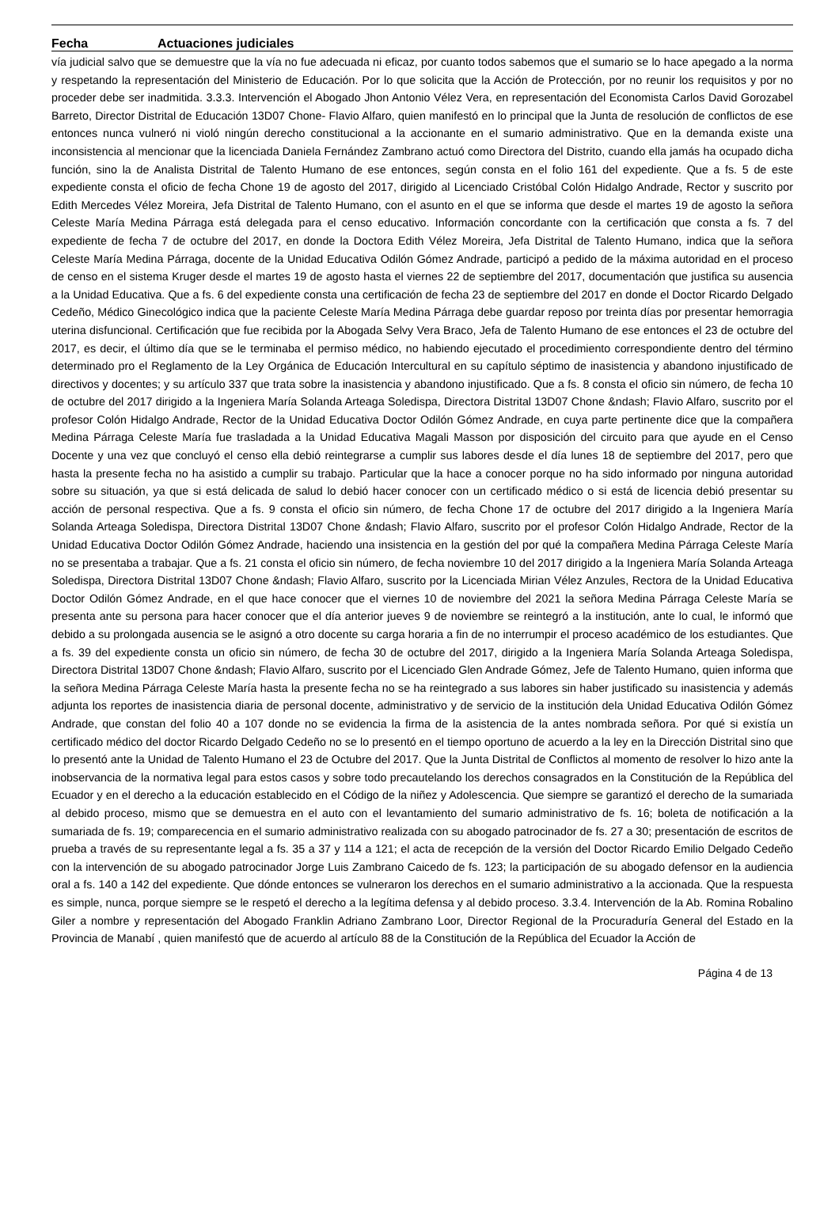Fecha Actuaciones judiciales
vía judicial salvo que se demuestre que la vía no fue adecuada ni eficaz, por cuanto todos sabemos que el sumario se lo hace apegado a la norma y respetando la representación del Ministerio de Educación. Por lo que solicita que la Acción de Protección, por no reunir los requisitos y por no proceder debe ser inadmitida. 3.3.3. Intervención el Abogado Jhon Antonio Vélez Vera, en representación del Economista Carlos David Gorozabel Barreto, Director Distrital de Educación 13D07 Chone- Flavio Alfaro, quien manifestó en lo principal que la Junta de resolución de conflictos de ese entonces nunca vulneró ni violó ningún derecho constitucional a la accionante en el sumario administrativo. Que en la demanda existe una inconsistencia al mencionar que la licenciada Daniela Fernández Zambrano actuó como Directora del Distrito, cuando ella jamás ha ocupado dicha función, sino la de Analista Distrital de Talento Humano de ese entonces, según consta en el folio 161 del expediente. Que a fs. 5 de este expediente consta el oficio de fecha Chone 19 de agosto del 2017, dirigido al Licenciado Cristóbal Colón Hidalgo Andrade, Rector y suscrito por Edith Mercedes Vélez Moreira, Jefa Distrital de Talento Humano, con el asunto en el que se informa que desde el martes 19 de agosto la señora Celeste María Medina Párraga está delegada para el censo educativo. Información concordante con la certificación que consta a fs. 7 del expediente de fecha 7 de octubre del 2017, en donde la Doctora Edith Vélez Moreira, Jefa Distrital de Talento Humano, indica que la señora Celeste María Medina Párraga, docente de la Unidad Educativa Odilón Gómez Andrade, participó a pedido de la máxima autoridad en el proceso de censo en el sistema Kruger desde el martes 19 de agosto hasta el viernes 22 de septiembre del 2017, documentación que justifica su ausencia a la Unidad Educativa. Que a fs. 6 del expediente consta una certificación de fecha 23 de septiembre del 2017 en donde el Doctor Ricardo Delgado Cedeño, Médico Ginecológico indica que la paciente Celeste María Medina Párraga debe guardar reposo por treinta días por presentar hemorragia uterina disfuncional. Certificación que fue recibida por la Abogada Selvy Vera Braco, Jefa de Talento Humano de ese entonces el 23 de octubre del 2017, es decir, el último día que se le terminaba el permiso médico, no habiendo ejecutado el procedimiento correspondiente dentro del término determinado pro el Reglamento de la Ley Orgánica de Educación Intercultural en su capítulo séptimo de inasistencia y abandono injustificado de directivos y docentes; y su artículo 337 que trata sobre la inasistencia y abandono injustificado. Que a fs. 8 consta el oficio sin número, de fecha 10 de octubre del 2017 dirigido a la Ingeniera María Solanda Arteaga Soledispa, Directora Distrital 13D07 Chone &ndash; Flavio Alfaro, suscrito por el profesor Colón Hidalgo Andrade, Rector de la Unidad Educativa Doctor Odilón Gómez Andrade, en cuya parte pertinente dice que la compañera Medina Párraga Celeste María fue trasladada a la Unidad Educativa Magali Masson por disposición del circuito para que ayude en el Censo Docente y una vez que concluyó el censo ella debió reintegrarse a cumplir sus labores desde el día lunes 18 de septiembre del 2017, pero que hasta la presente fecha no ha asistido a cumplir su trabajo. Particular que la hace a conocer porque no ha sido informado por ninguna autoridad sobre su situación, ya que si está delicada de salud lo debió hacer conocer con un certificado médico o si está de licencia debió presentar su acción de personal respectiva. Que a fs. 9 consta el oficio sin número, de fecha Chone 17 de octubre del 2017 dirigido a la Ingeniera María Solanda Arteaga Soledispa, Directora Distrital 13D07 Chone &ndash; Flavio Alfaro, suscrito por el profesor Colón Hidalgo Andrade, Rector de la Unidad Educativa Doctor Odilón Gómez Andrade, haciendo una insistencia en la gestión del por qué la compañera Medina Párraga Celeste María no se presentaba a trabajar. Que a fs. 21 consta el oficio sin número, de fecha noviembre 10 del 2017 dirigido a la Ingeniera María Solanda Arteaga Soledispa, Directora Distrital 13D07 Chone &ndash; Flavio Alfaro, suscrito por la Licenciada Mirian Vélez Anzules, Rectora de la Unidad Educativa Doctor Odilón Gómez Andrade, en el que hace conocer que el viernes 10 de noviembre del 2021 la señora Medina Párraga Celeste María se presenta ante su persona para hacer conocer que el día anterior jueves 9 de noviembre se reintegró a la institución, ante lo cual, le informó que debido a su prolongada ausencia se le asignó a otro docente su carga horaria a fin de no interrumpir el proceso académico de los estudiantes. Que a fs. 39 del expediente consta un oficio sin número, de fecha 30 de octubre del 2017, dirigido a la Ingeniera María Solanda Arteaga Soledispa, Directora Distrital 13D07 Chone &ndash; Flavio Alfaro, suscrito por el Licenciado Glen Andrade Gómez, Jefe de Talento Humano, quien informa que la señora Medina Párraga Celeste María hasta la presente fecha no se ha reintegrado a sus labores sin haber justificado su inasistencia y además adjunta los reportes de inasistencia diaria de personal docente, administrativo y de servicio de la institución dela Unidad Educativa Odilón Gómez Andrade, que constan del folio 40 a 107 donde no se evidencia la firma de la asistencia de la antes nombrada señora. Por qué si existía un certificado médico del doctor Ricardo Delgado Cedeño no se lo presentó en el tiempo oportuno de acuerdo a la ley en la Dirección Distrital sino que lo presentó ante la Unidad de Talento Humano el 23 de Octubre del 2017. Que la Junta Distrital de Conflictos al momento de resolver lo hizo ante la inobservancia de la normativa legal para estos casos y sobre todo precautelando los derechos consagrados en la Constitución de la República del Ecuador y en el derecho a la educación establecido en el Código de la niñez y Adolescencia. Que siempre se garantizó el derecho de la sumariada al debido proceso, mismo que se demuestra en el auto con el levantamiento del sumario administrativo de fs. 16; boleta de notificación a la sumariada de fs. 19; comparecencia en el sumario administrativo realizada con su abogado patrocinador de fs. 27 a 30; presentación de escritos de prueba a través de su representante legal a fs. 35 a 37 y 114 a 121; el acta de recepción de la versión del Doctor Ricardo Emilio Delgado Cedeño con la intervención de su abogado patrocinador Jorge Luis Zambrano Caicedo de fs. 123; la participación de su abogado defensor en la audiencia oral a fs. 140 a 142 del expediente. Que dónde entonces se vulneraron los derechos en el sumario administrativo a la accionada. Que la respuesta es simple, nunca, porque siempre se le respetó el derecho a la legítima defensa y al debido proceso. 3.3.4. Intervención de la Ab. Romina Robalino Giler a nombre y representación del Abogado Franklin Adriano Zambrano Loor, Director Regional de la Procuraduría General del Estado en la Provincia de Manabí , quien manifestó que de acuerdo al artículo 88 de la Constitución de la República del Ecuador la Acción de
Página 4 de 13